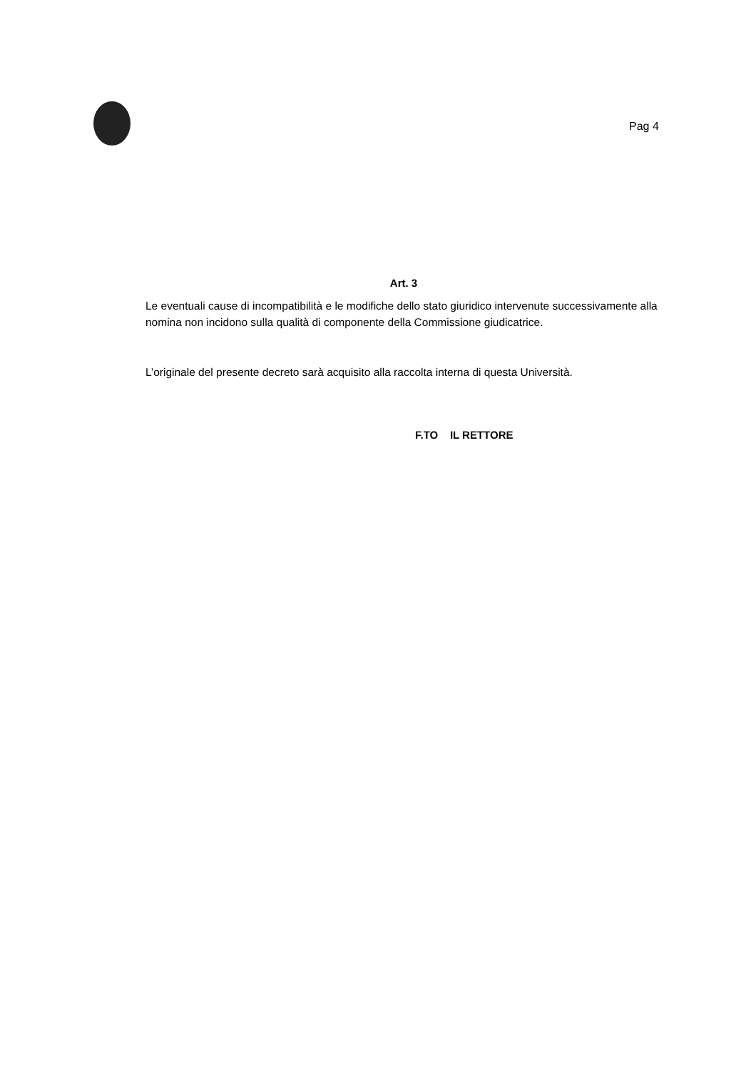Pag 4
Art. 3
Le eventuali cause di incompatibilità e le modifiche dello stato giuridico intervenute successivamente alla nomina non incidono sulla qualità di componente della Commissione giudicatrice.
L’originale del presente decreto sarà acquisito alla raccolta interna di questa Università.
F.TO IL RETTORE